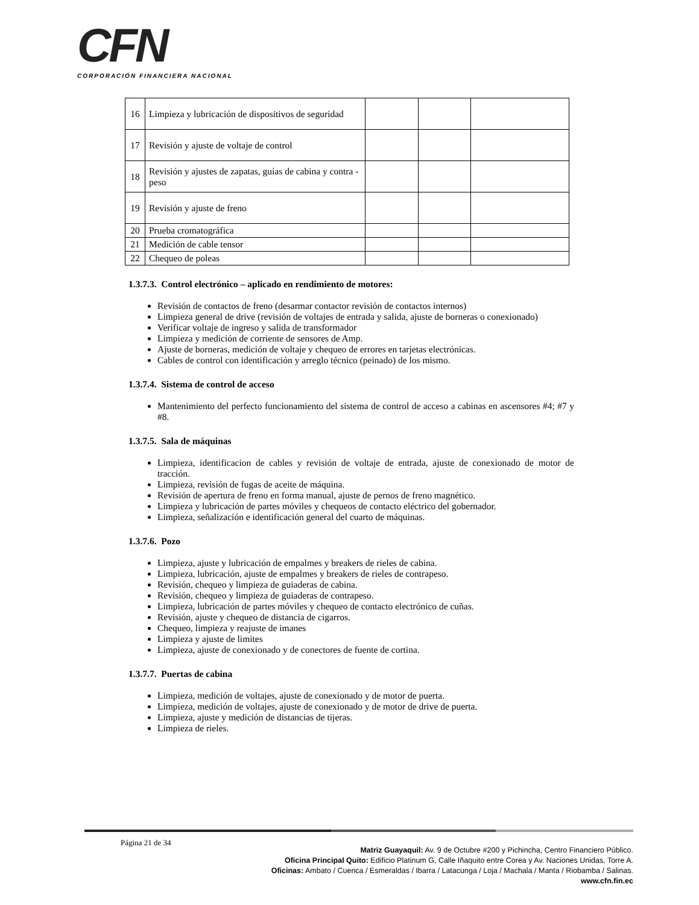CFN
CORPORACIÓN FINANCIERA NACIONAL
| 16 | Limpieza y lubricación de dispositivos de seguridad | | | |
| 17 | Revisión y ajuste de voltaje de control | | | |
| 18 | Revisión y ajustes de zapatas, guías de cabina y contra - peso | | | |
| 19 | Revisión y ajuste de freno | | | |
| 20 | Prueba cromatográfica | | | |
| 21 | Medición de cable tensor | | | |
| 22 | Chequeo de poleas | | | |
1.3.7.3. Control electrónico – aplicado en rendimiento de motores:
Revisión de contactos de freno (desarmar contactor revisión de contactos internos)
Limpieza general de drive (revisión de voltajes de entrada y salida, ajuste de borneras o conexionado)
Verificar voltaje de ingreso y salida de transformador
Limpieza y medición de corriente de sensores de Amp.
Ajuste de borneras, medición de voltaje y chequeo de errores en tarjetas electrónicas.
Cables de control con identificación y arreglo técnico (peinado) de los mismo.
1.3.7.4. Sistema de control de acceso
Mantenimiento del perfecto funcionamiento del sistema de control de acceso a cabinas en ascensores #4; #7 y #8.
1.3.7.5. Sala de máquinas
Limpieza, identificacion de cables y revisión de voltaje de entrada, ajuste de conexionado de motor de tracción.
Limpieza, revisión de fugas de aceite de máquina.
Revisión de apertura de freno en forma manual, ajuste de pernos de freno magnético.
Limpieza y lubricación de partes móviles y chequeos de contacto eléctrico del gobernador.
Limpieza, señalización e identificación general del cuarto de máquinas.
1.3.7.6. Pozo
Limpieza, ajuste y lubricación de empalmes y breakers de rieles de cabina.
Limpieza, lubricación, ajuste de empalmes y breakers de rieles de contrapeso.
Revisión, chequeo y limpieza de guiaderas de cabina.
Revisión, chequeo y limpieza de guiaderas de contrapeso.
Limpieza, lubricación de partes móviles y chequeo de contacto electrónico de cuñas.
Revisión, ajuste y chequeo de distancia de cigarros.
Chequeo, limpieza y reajuste de imanes
Limpieza y ajuste de limites
Limpieza, ajuste de conexionado y de conectores de fuente de cortina.
1.3.7.7. Puertas de cabina
Limpieza, medición de voltajes, ajuste de conexionado y de motor de puerta.
Limpieza, medición de voltajes, ajuste de conexionado y de motor de drive de puerta.
Limpieza, ajuste y medición de distancias de tijeras.
Limpieza de rieles.
Página 21 de 34
Matriz Guayaquil: Av. 9 de Octubre #200 y Pichincha, Centro Financiero Público.
Oficina Principal Quito: Edificio Platinum G, Calle Iñaquito entre Corea y Av. Naciones Unidas, Torre A.
Oficinas: Ambato / Cuenca / Esmeraldas / Ibarra / Latacunga / Loja / Machala / Manta / Riobamba / Salinas.
www.cfn.fin.ec